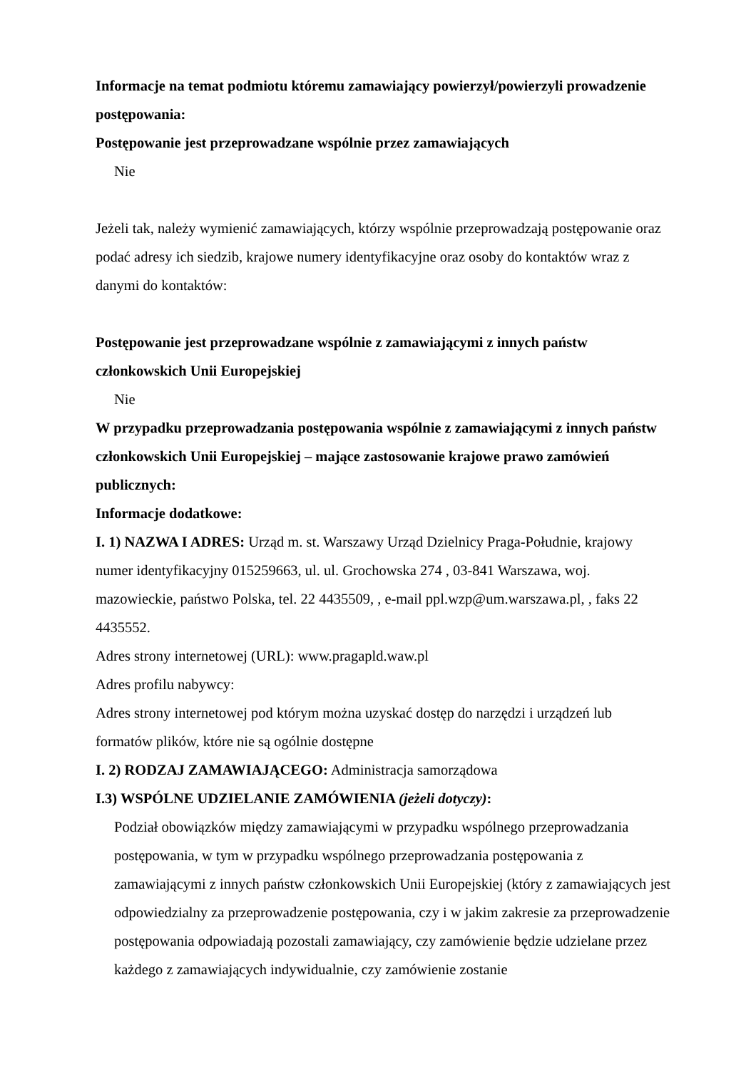Informacje na temat podmiotu któremu zamawiający powierzył/powierzyli prowadzenie postępowania:
Postępowanie jest przeprowadzane wspólnie przez zamawiających
Nie
Jeżeli tak, należy wymienić zamawiających, którzy wspólnie przeprowadzają postępowanie oraz podać adresy ich siedzib, krajowe numery identyfikacyjne oraz osoby do kontaktów wraz z danymi do kontaktów:
Postępowanie jest przeprowadzane wspólnie z zamawiającymi z innych państw członkowskich Unii Europejskiej
Nie
W przypadku przeprowadzania postępowania wspólnie z zamawiającymi z innych państw członkowskich Unii Europejskiej – mające zastosowanie krajowe prawo zamówień publicznych:
Informacje dodatkowe:
I. 1) NAZWA I ADRES: Urząd m. st. Warszawy Urząd Dzielnicy Praga-Południe, krajowy numer identyfikacyjny 015259663, ul. ul. Grochowska 274 , 03-841 Warszawa, woj. mazowieckie, państwo Polska, tel. 22 4435509, , e-mail ppl.wzp@um.warszawa.pl, , faks 22 4435552.
Adres strony internetowej (URL): www.pragapld.waw.pl
Adres profilu nabywcy:
Adres strony internetowej pod którym można uzyskać dostęp do narzędzi i urządzeń lub formatów plików, które nie są ogólnie dostępne
I. 2) RODZAJ ZAMAWIAJĄCEGO: Administracja samorządowa
I.3) WSPÓLNE UDZIELANIE ZAMÓWIENIA (jeżeli dotyczy):
Podział obowiązków między zamawiającymi w przypadku wspólnego przeprowadzania postępowania, w tym w przypadku wspólnego przeprowadzania postępowania z zamawiającymi z innych państw członkowskich Unii Europejskiej (który z zamawiających jest odpowiedzialny za przeprowadzenie postępowania, czy i w jakim zakresie za przeprowadzenie postępowania odpowiadają pozostali zamawiający, czy zamówienie będzie udzielane przez każdego z zamawiających indywidualnie, czy zamówienie zostanie